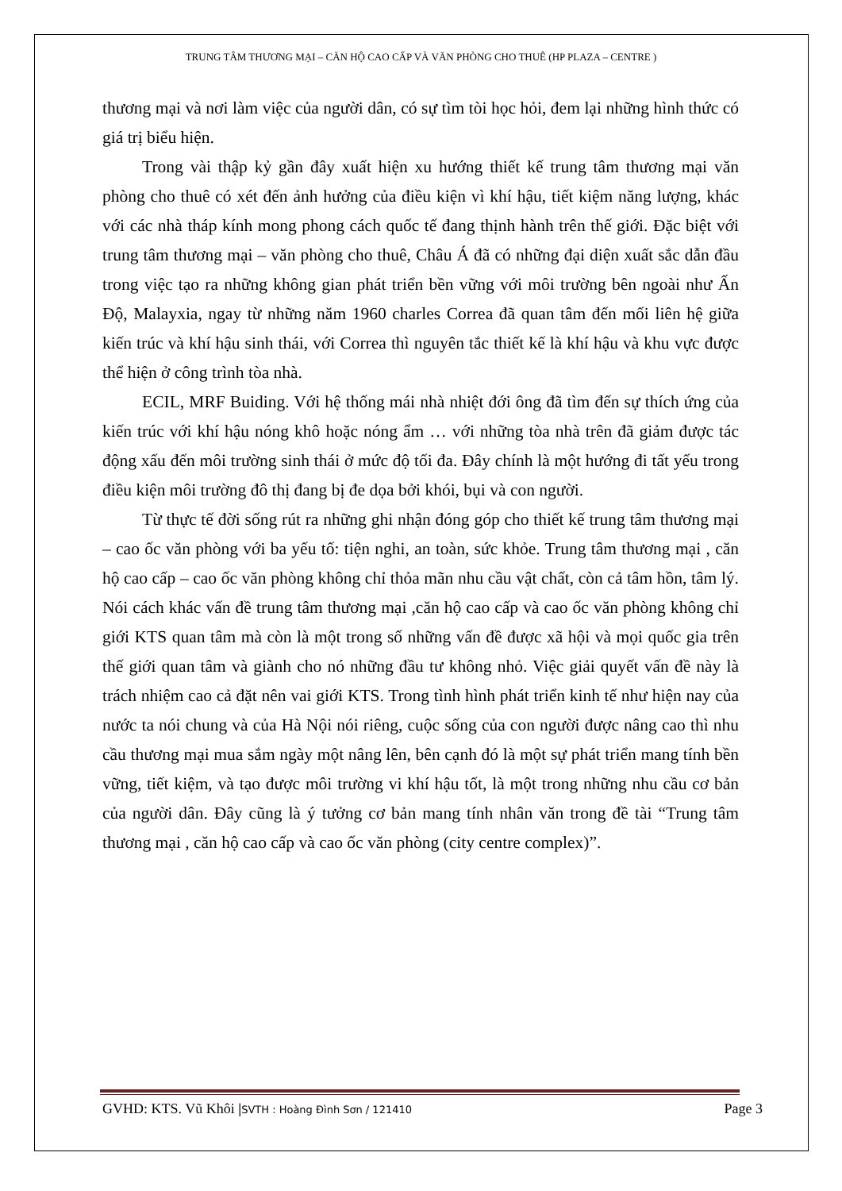TRUNG TÂM THƯƠNG MẠI – CĂN HỘ CAO CẤP VÀ VĂN PHÒNG CHO THUÊ (HP PLAZA – CENTRE )
thương mại và nơi làm việc của người dân, có sự tìm tòi học hỏi, đem lại những hình thức có giá trị biểu hiện.
Trong vài thập kỷ gần đây xuất hiện xu hướng thiết kế trung tâm thương mại văn phòng cho thuê có xét đến ảnh hưởng của điều kiện vì khí hậu, tiết kiệm năng lượng, khác với các nhà tháp kính mong phong cách quốc tế đang thịnh hành trên thế giới. Đặc biệt với trung tâm thương mại – văn phòng cho thuê, Châu Á đã có những đại diện xuất sắc dẫn đầu trong việc tạo ra những không gian phát triển bền vững với môi trường bên ngoài như Ấn Độ, Malayxia, ngay từ những năm 1960 charles Correa đã quan tâm đến mối liên hệ giữa kiến trúc và khí hậu sinh thái, với Correa thì nguyên tắc thiết kế là khí hậu và khu vực được thể hiện ở công trình tòa nhà.
ECIL, MRF Buiding. Với hệ thống mái nhà nhiệt đới ông đã tìm đến sự thích ứng của kiến trúc với khí hậu nóng khô hoặc nóng ẩm … với những tòa nhà trên đã giảm được tác động xấu đến môi trường sinh thái ở mức độ tối đa. Đây chính là một hướng đi tất yếu trong điều kiện môi trường đô thị đang bị đe dọa bởi khói, bụi và con người.
Từ thực tế đời sống rút ra những ghi nhận đóng góp cho thiết kế trung tâm thương mại – cao ốc văn phòng với ba yếu tố: tiện nghi, an toàn, sức khỏe. Trung tâm thương mại , căn hộ cao cấp – cao ốc văn phòng không chỉ thỏa mãn nhu cầu vật chất, còn cả tâm hồn, tâm lý. Nói cách khác vấn đề trung tâm thương mại ,căn hộ cao cấp và cao ốc văn phòng không chỉ giới KTS quan tâm mà còn là một trong số những vấn đề được xã hội và mọi quốc gia trên thế giới quan tâm và giành cho nó những đầu tư không nhỏ. Việc giải quyết vấn đề này là trách nhiệm cao cả đặt nên vai giới KTS. Trong tình hình phát triển kinh tế như hiện nay của nước ta nói chung và của Hà Nội nói riêng, cuộc sống của con người được nâng cao thì nhu cầu thương mại mua sắm ngày một nâng lên, bên cạnh đó là một sự phát triển mang tính bền vững, tiết kiệm, và tạo được môi trường vi khí hậu tốt, là một trong những nhu cầu cơ bản của người dân. Đây cũng là ý tưởng cơ bản mang tính nhân văn trong đề tài “Trung tâm thương mại , căn hộ cao cấp và cao ốc văn phòng (city centre complex)”.
GVHD: KTS. Vũ Khôi |SVTH : Hoàng Đình Sơn / 121410 Page 3